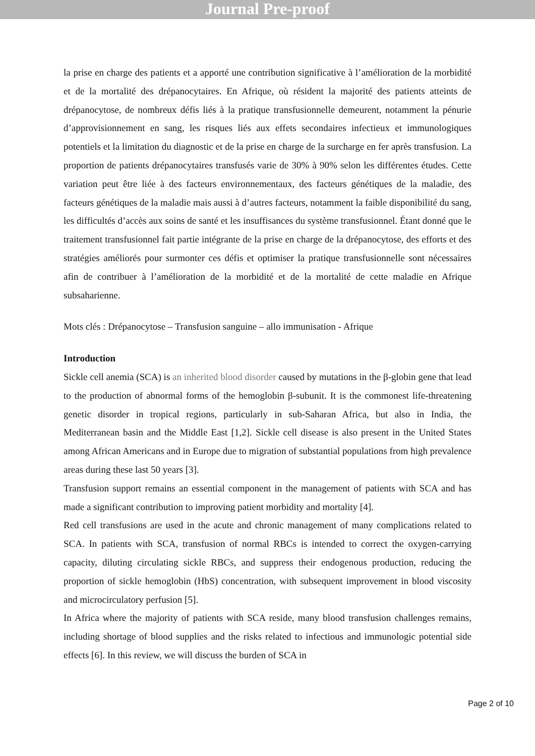Journal Pre-proof
la prise en charge des patients et a apporté une contribution significative à l’amélioration de la morbidité et de la mortalité des drépanocytaires. En Afrique, où résident la majorité des patients atteints de drépanocytose, de nombreux défis liés à la pratique transfusionnelle demeurent, notamment la pénurie d’approvisionnement en sang, les risques liés aux effets secondaires infectieux et immunologiques potentiels et la limitation du diagnostic et de la prise en charge de la surcharge en fer après transfusion. La proportion de patients drépanocytaires transfusés varie de 30% à 90% selon les différentes études. Cette variation peut être liée à des facteurs environnementaux, des facteurs génétiques de la maladie, des facteurs génétiques de la maladie mais aussi à d’autres facteurs, notamment la faible disponibilité du sang, les difficultés d’accès aux soins de santé et les insuffisances du système transfusionnel. Étant donné que le traitement transfusionnel fait partie intégrante de la prise en charge de la drépanocytose, des efforts et des stratégies améliorés pour surmonter ces défis et optimiser la pratique transfusionnelle sont nécessaires afin de contribuer à l’amélioration de la morbidité et de la mortalité de cette maladie en Afrique subsaharienne.
Mots clés : Drépanocytose – Transfusion sanguine – allo immunisation - Afrique
Introduction
Sickle cell anemia (SCA) is an inherited blood disorder caused by mutations in the β-globin gene that lead to the production of abnormal forms of the hemoglobin β-subunit. It is the commonest life-threatening genetic disorder in tropical regions, particularly in sub-Saharan Africa, but also in India, the Mediterranean basin and the Middle East [1,2]. Sickle cell disease is also present in the United States among African Americans and in Europe due to migration of substantial populations from high prevalence areas during these last 50 years [3].
Transfusion support remains an essential component in the management of patients with SCA and has made a significant contribution to improving patient morbidity and mortality [4].
Red cell transfusions are used in the acute and chronic management of many complications related to SCA. In patients with SCA, transfusion of normal RBCs is intended to correct the oxygen-carrying capacity, diluting circulating sickle RBCs, and suppress their endogenous production, reducing the proportion of sickle hemoglobin (HbS) concentration, with subsequent improvement in blood viscosity and microcirculatory perfusion [5].
In Africa where the majority of patients with SCA reside, many blood transfusion challenges remains, including shortage of blood supplies and the risks related to infectious and immunologic potential side effects [6]. In this review, we will discuss the burden of SCA in
Page 2 of 10